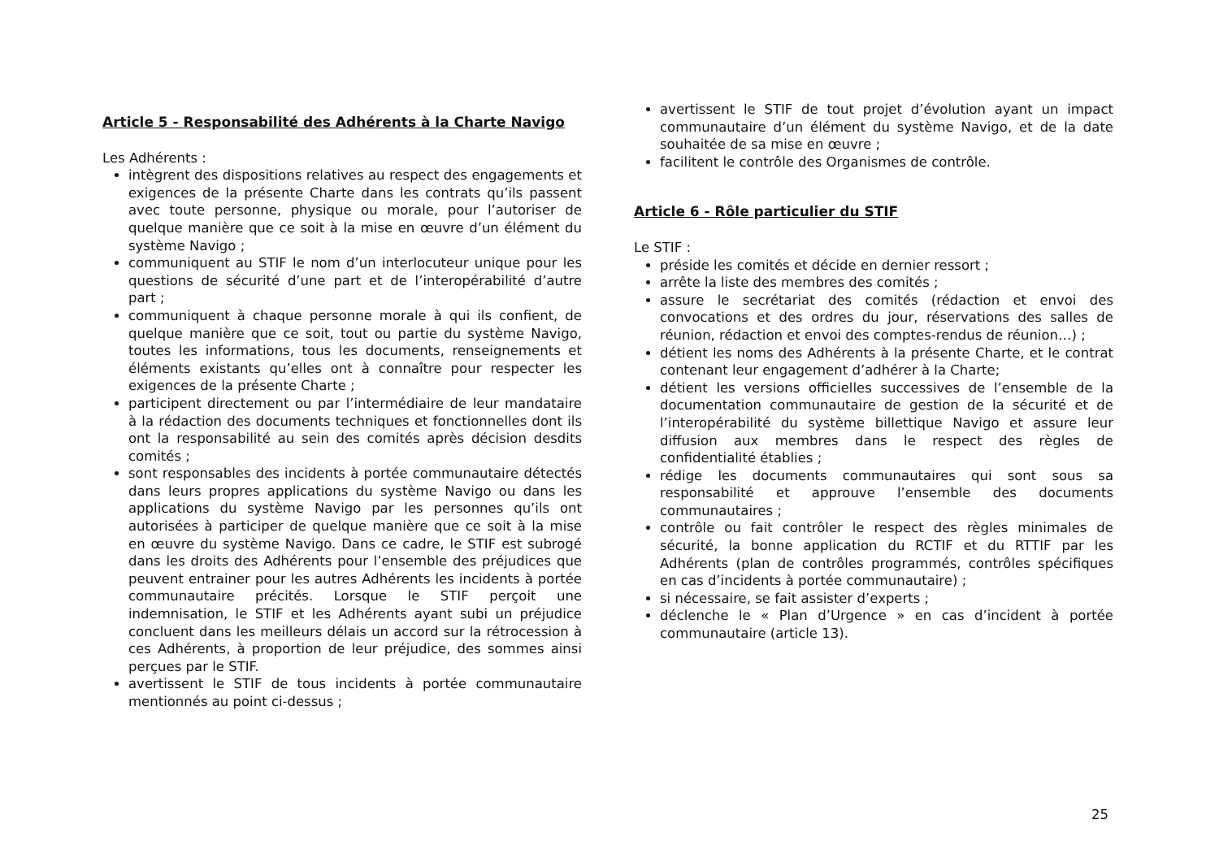Article 5 - Responsabilité des Adhérents à la Charte Navigo
Les Adhérents :
intègrent des dispositions relatives au respect des engagements et exigences de la présente Charte dans les contrats qu’ils passent avec toute personne, physique ou morale, pour l’autoriser de quelque manière que ce soit à la mise en œuvre d’un élément du système Navigo ;
communiquent au STIF le nom d’un interlocuteur unique pour les questions de sécurité d’une part et de l’interopérabilité d’autre part ;
communiquent à chaque personne morale à qui ils confient, de quelque manière que ce soit, tout ou partie du système Navigo, toutes les informations, tous les documents, renseignements et éléments existants qu’elles ont à connaître pour respecter les exigences de la présente Charte ;
participent directement ou par l’intermédiaire de leur mandataire à la rédaction des documents techniques et fonctionnelles dont ils ont la responsabilité au sein des comités après décision desdits comités ;
sont responsables des incidents à portée communautaire détectés dans leurs propres applications du système Navigo ou dans les applications du système Navigo par les personnes qu’ils ont autorisées à participer de quelque manière que ce soit à la mise en œuvre du système Navigo. Dans ce cadre, le STIF est subrogé dans les droits des Adhérents pour l’ensemble des préjudices que peuvent entrainer pour les autres Adhérents les incidents à portée communautaire précités. Lorsque le STIF perçoit une indemnisation, le STIF et les Adhérents ayant subi un préjudice concluent dans les meilleurs délais un accord sur la rétrocession à ces Adhérents, à proportion de leur préjudice, des sommes ainsi perçues par le STIF.
avertissent le STIF de tous incidents à portée communautaire mentionnés au point ci-dessus ;
avertissent le STIF de tout projet d’évolution ayant un impact communautaire d’un élément du système Navigo, et de la date souhaitée de sa mise en œuvre ;
facilitent le contrôle des Organismes de contrôle.
Article 6 - Rôle particulier du STIF
Le STIF :
préside les comités et décide en dernier ressort ;
arrête la liste des membres des comités ;
assure le secrétariat des comités (rédaction et envoi des convocations et des ordres du jour, réservations des salles de réunion, rédaction et envoi des comptes-rendus de réunion…) ;
détient les noms des Adhérents à la présente Charte, et le contrat contenant leur engagement d’adhérer à la Charte;
détient les versions officielles successives de l’ensemble de la documentation communautaire de gestion de la sécurité et de l’interopérabilité du système billettique Navigo et assure leur diffusion aux membres dans le respect des règles de confidentialité établies ;
rédige les documents communautaires qui sont sous sa responsabilité et approuve l’ensemble des documents communautaires ;
contrôle ou fait contrôler le respect des règles minimales de sécurité, la bonne application du RCTIF et du RTTIF par les Adhérents (plan de contrôles programmés, contrôles spécifiques en cas d’incidents à portée communautaire) ;
si nécessaire, se fait assister d’experts ;
déclenche le « Plan d’Urgence » en cas d’incident à portée communautaire (article 13).
25